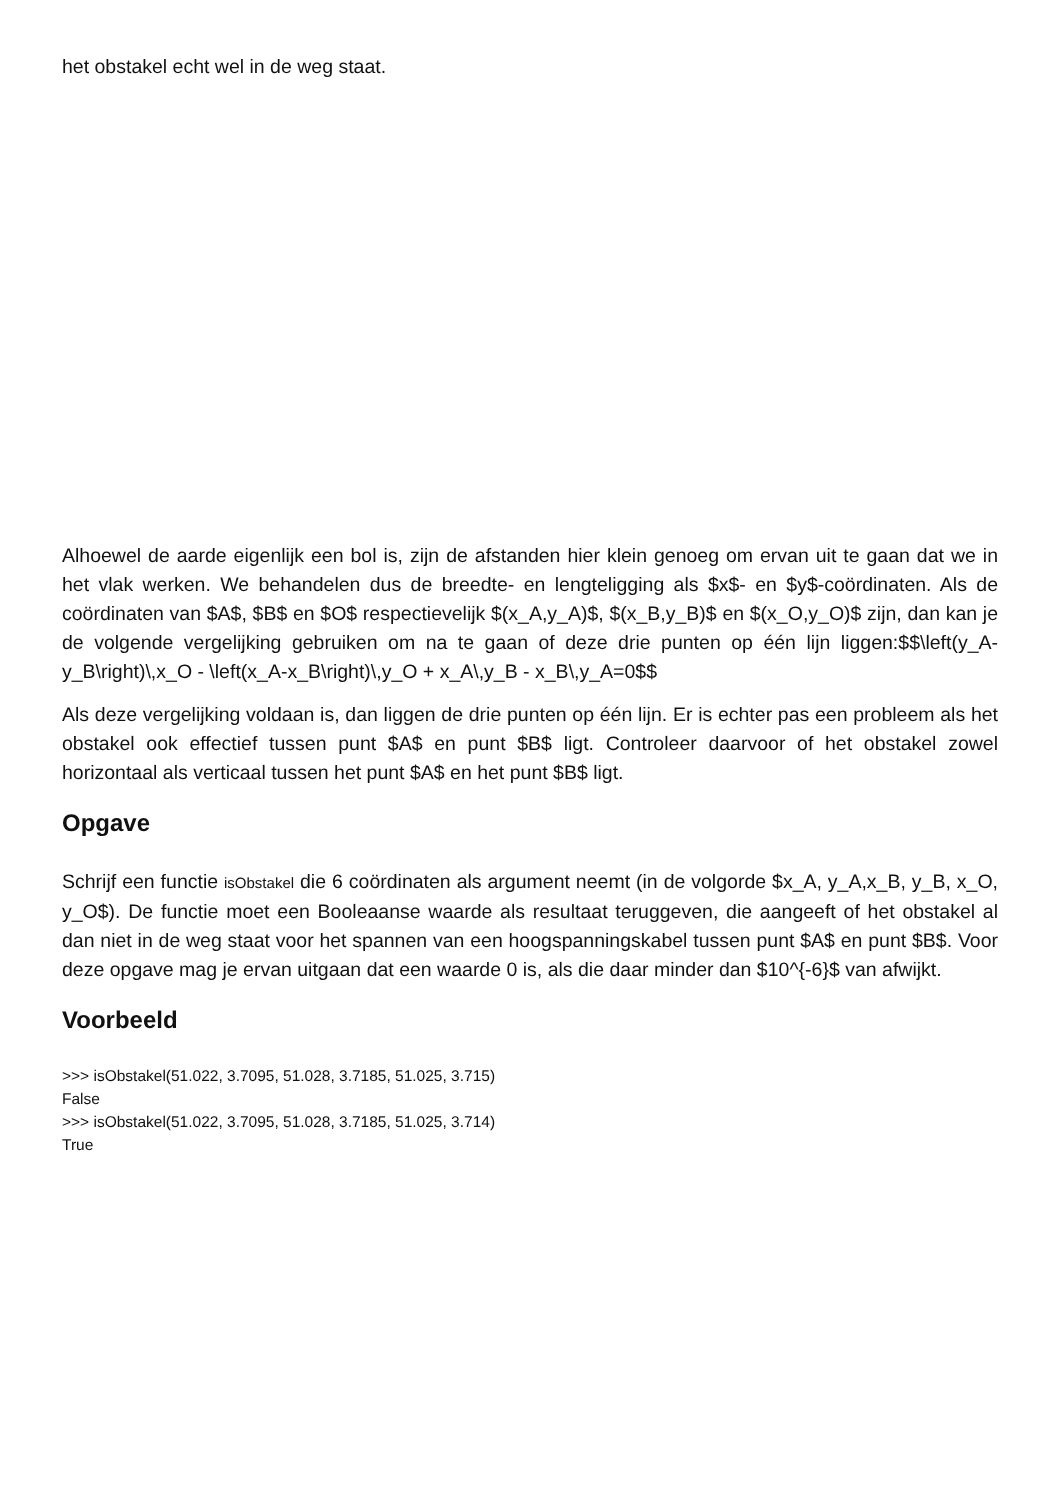het obstakel echt wel in de weg staat.
Alhoewel de aarde eigenlijk een bol is, zijn de afstanden hier klein genoeg om ervan uit te gaan dat we in het vlak werken. We behandelen dus de breedte- en lengteligging als $x$- en $y$-coördinaten. Als de coördinaten van $A$, $B$ en $O$ respectievelijk $(x_A,y_A)$, $(x_B,y_B)$ en $(x_O,y_O)$ zijn, dan kan je de volgende vergelijking gebruiken om na te gaan of deze drie punten op één lijn liggen:$$\left(y_A-y_B\right)\,x_O - \left(x_A-x_B\right)\,y_O + x_A\,y_B - x_B\,y_A=0$$
Als deze vergelijking voldaan is, dan liggen de drie punten op één lijn. Er is echter pas een probleem als het obstakel ook effectief tussen punt $A$ en punt $B$ ligt. Controleer daarvoor of het obstakel zowel horizontaal als verticaal tussen het punt $A$ en het punt $B$ ligt.
Opgave
Schrijf een functie isObstakel die 6 coördinaten als argument neemt (in de volgorde $x_A, y_A,x_B, y_B, x_O, y_O$). De functie moet een Booleaanse waarde als resultaat teruggeven, die aangeeft of het obstakel al dan niet in de weg staat voor het spannen van een hoogspanningskabel tussen punt $A$ en punt $B$. Voor deze opgave mag je ervan uitgaan dat een waarde 0 is, als die daar minder dan $10^{-6}$ van afwijkt.
Voorbeeld
>>> isObstakel(51.022, 3.7095, 51.028, 3.7185, 51.025, 3.715)
False
>>> isObstakel(51.022, 3.7095, 51.028, 3.7185, 51.025, 3.714)
True